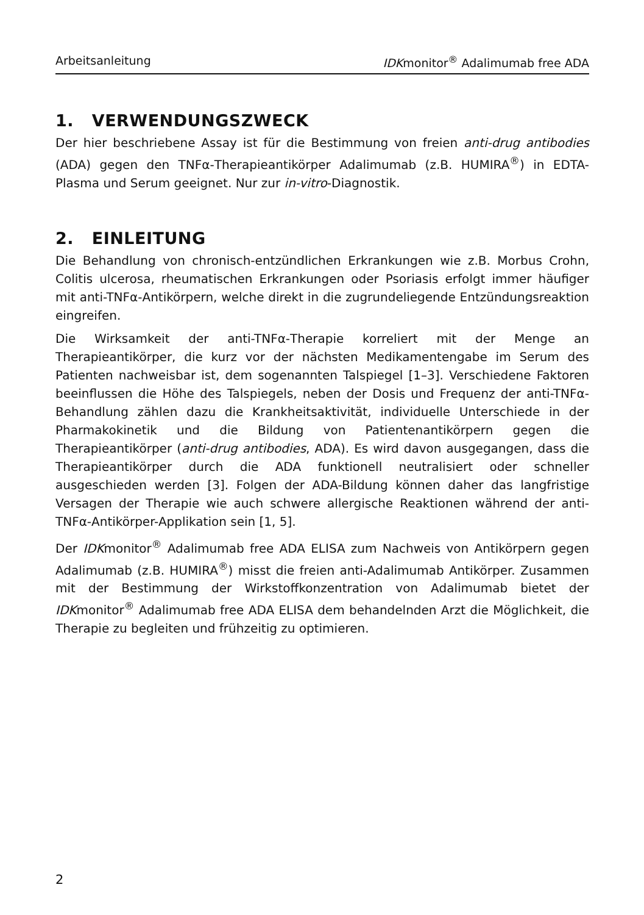Arbeitsanleitung IDKmonitor<sup>®</sup> Adalimumab free ADA
1. VERWENDUNGSZWECK
Der hier beschriebene Assay ist für die Bestimmung von freien anti-drug antibodies (ADA) gegen den TNFα-Therapieantikörper Adalimumab (z.B. HUMIRA<sup>®</sup>) in EDTA-Plasma und Serum geeignet. Nur zur in-vitro-Diagnostik.
2. EINLEITUNG
Die Behandlung von chronisch-entzündlichen Erkrankungen wie z.B. Morbus Crohn, Colitis ulcerosa, rheumatischen Erkrankungen oder Psoriasis erfolgt immer häufiger mit anti-TNFα-Antikörpern, welche direkt in die zugrundeliegende Entzündungsreaktion eingreifen.
Die Wirksamkeit der anti-TNFα-Therapie korreliert mit der Menge an Therapieantikörper, die kurz vor der nächsten Medikamentengabe im Serum des Patienten nachweisbar ist, dem sogenannten Talspiegel [1–3]. Verschiedene Faktoren beeinflussen die Höhe des Talspiegels, neben der Dosis und Frequenz der anti-TNFα-Behandlung zählen dazu die Krankheitsaktivität, individuelle Unterschiede in der Pharmakokinetik und die Bildung von Patientenantikörpern gegen die Therapieantikörper (anti-drug antibodies, ADA). Es wird davon ausgegangen, dass die Therapieantikörper durch die ADA funktionell neutralisiert oder schneller ausgeschieden werden [3]. Folgen der ADA-Bildung können daher das langfristige Versagen der Therapie wie auch schwere allergische Reaktionen während der anti-TNFα-Antikörper-Applikation sein [1, 5].
Der IDKmonitor<sup>®</sup> Adalimumab free ADA ELISA zum Nachweis von Antikörpern gegen Adalimumab (z.B. HUMIRA<sup>®</sup>) misst die freien anti-Adalimumab Antikörper. Zusammen mit der Bestimmung der Wirkstoffkonzentration von Adalimumab bietet der IDKmonitor<sup>®</sup> Adalimumab free ADA ELISA dem behandelnden Arzt die Möglichkeit, die Therapie zu begleiten und frühzeitig zu optimieren.
2